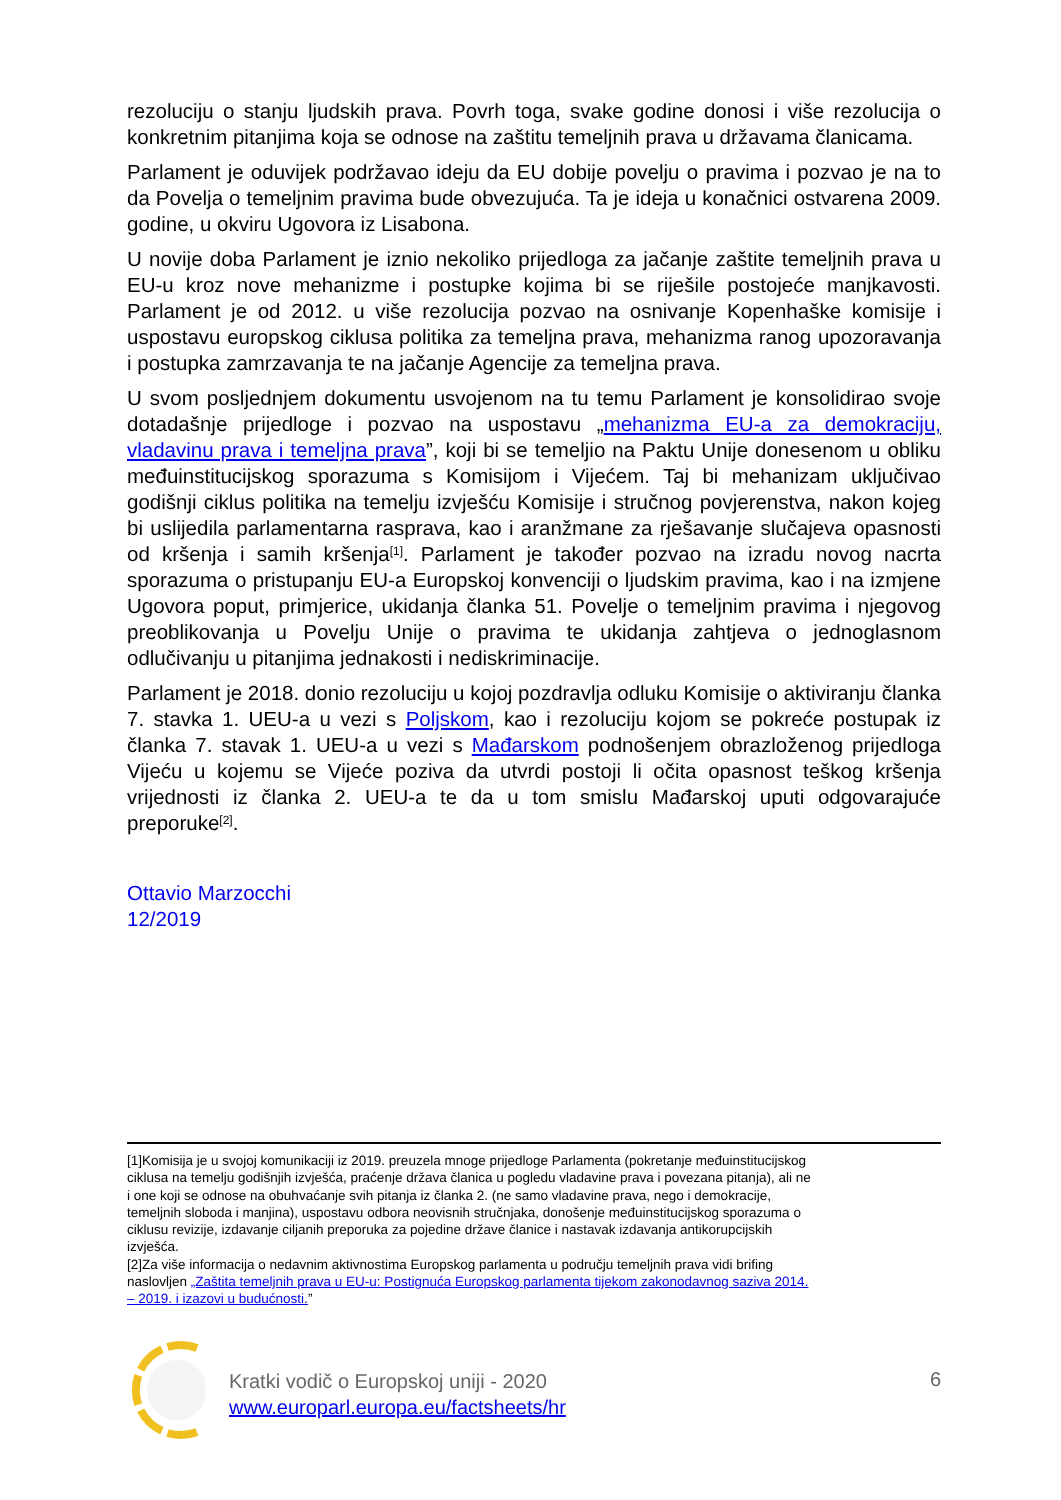rezoluciju o stanju ljudskih prava. Povrh toga, svake godine donosi i više rezolucija o konkretnim pitanjima koja se odnose na zaštitu temeljnih prava u državama članicama.
Parlament je oduvijek podržavao ideju da EU dobije povelju o pravima i pozvao je na to da Povelja o temeljnim pravima bude obvezujuća. Ta je ideja u konačnici ostvarena 2009. godine, u okviru Ugovora iz Lisabona.
U novije doba Parlament je iznio nekoliko prijedloga za jačanje zaštite temeljnih prava u EU-u kroz nove mehanizme i postupke kojima bi se riješile postojeće manjkavosti. Parlament je od 2012. u više rezolucija pozvao na osnivanje Kopenhaške komisije i uspostavu europskog ciklusa politika za temeljna prava, mehanizma ranog upozoravanja i postupka zamrzavanja te na jačanje Agencije za temeljna prava.
U svom posljednjem dokumentu usvojenom na tu temu Parlament je konsolidirao svoje dotadašnje prijedloge i pozvao na uspostavu „mehanizma EU-a za demokraciju, vladavinu prava i temeljna prava”, koji bi se temeljio na Paktu Unije donesenom u obliku međuinstitucijskog sporazuma s Komisijom i Vijećem. Taj bi mehanizam uključivao godišnji ciklus politika na temelju izvješću Komisije i stručnog povjerenstva, nakon kojeg bi uslijedila parlamentarna rasprava, kao i aranžmane za rješavanje slučajeva opasnosti od kršenja i samih kršenja<sup>[1]</sup>. Parlament je također pozvao na izradu novog nacrta sporazuma o pristupanju EU-a Europskoj konvenciji o ljudskim pravima, kao i na izmjene Ugovora poput, primjerice, ukidanja članka 51. Povelje o temeljnim pravima i njegovog preoblikovanja u Povelju Unije o pravima te ukidanja zahtjeva o jednoglasnom odlučivanju u pitanjima jednakosti i nediskriminacije.
Parlament je 2018. donio rezoluciju u kojoj pozdravlja odluku Komisije o aktiviranju članka 7. stavka 1. UEU-a u vezi s Poljskom, kao i rezoluciju kojom se pokreće postupak iz članka 7. stavak 1. UEU-a u vezi s Mađarskom podnošenjem obrazloženog prijedloga Vijeću u kojemu se Vijeće poziva da utvrdi postoji li očita opasnost teškog kršenja vrijednosti iz članka 2. UEU-a te da u tom smislu Mađarskoj uputi odgovarajuće preporuke<sup>[2]</sup>.
Ottavio Marzocchi
12/2019
[1]Komisija je u svojoj komunikaciji iz 2019. preuzela mnoge prijedloge Parlamenta (pokretanje međuinstitucijskog ciklusa na temelju godišnjih izvješća, praćenje država članica u pogledu vladavine prava i povezana pitanja), ali ne i one koji se odnose na obuhvaćanje svih pitanja iz članka 2. (ne samo vladavine prava, nego i demokracije, temeljnih sloboda i manjina), uspostavu odbora neovisnih stručnjaka, donošenje međuinstitucijskog sporazuma o ciklusu revizije, izdavanje ciljanih preporuka za pojedine države članice i nastavak izdavanja antikorupcijskih izvješća.
[2]Za više informacija o nedavnim aktivnostima Europskog parlamenta u području temeljnih prava vidi brifing naslovljen „Zaštita temeljnih prava u EU-u: Postignuća Europskog parlamenta tijekom zakonodavnog saziva 2014. – 2019. i izazovi u budućnosti.”
Kratki vodič o Europskoj uniji - 2020
www.europarl.europa.eu/factsheets/hr
6